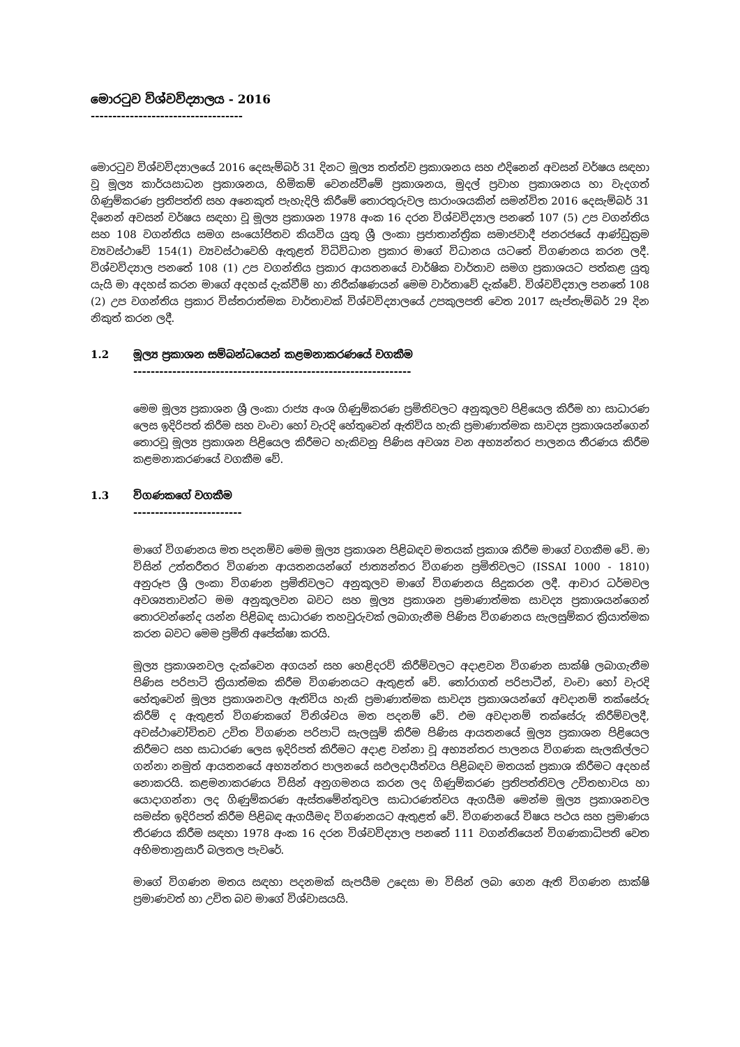මොරටුව විශ්වවිද්‍යාලය - 2016
-----------------------------------
මොරටුව විශ්වවිද්‍යාලයේ 2016 දෙසැම්බර් 31 දිනට මූල්‍ය තත්ත්ව ප්‍රකාශනය සහ එදිනෙන් අවසන් වර්ෂය සඳහා වූ මූල්‍ය කාර්යසාධන ප්‍රකාශනය, හිමිකම් වෙනස්වීමේ ප්‍රකාශනය, මුදල් ප්‍රවාහ ප්‍රකාශනය හා වැදගත් ගිණුම්කරණ ප්‍රතිපත්ති සහ අනෙකුත් පැහැදිලි කිරීමේ තොරතුරුවල සාරාංශයකින් සමන්විත 2016 දෙසැම්බර් 31 දිනෙන් අවසන් වර්ෂය සඳහා වූ මූල්‍ය ප්‍රකාශන 1978 අංක 16 දරන විශ්වවිද්‍යාල පනතේ 107 (5) උප වගන්තිය සහ 108 වගන්තිය සමග සංයෝජිතව කියවිය යුතු ශ්‍රී ලංකා ප්‍රජාතාන්ත්‍රික සමාජවාදී ජනරජයේ ආණ්ඩුක්‍රම ව්‍යවස්ථාවේ 154(1) ව්‍යවස්ථාවෙහි ඇතුළත් විධිවිධාන ප්‍රකාර මාගේ විධානය යටතේ විගණනය කරන ලදී. විශ්වවිද්‍යාල පනතේ 108 (1) උප වගන්තිය ප්‍රකාර ආයතනයේ වාර්ෂික වාර්තාව සමග ප්‍රකාශයට පත්කළ යුතු යැයි මා අදහස් කරන මාගේ අදහස් දැක්වීම් හා නිරීක්ෂණයන් මෙම වාර්තාවේ දැක්වේ. විශ්වවිද්‍යාල පනතේ 108 (2) උප වගන්තිය ප්‍රකාර විස්තරාත්මක වාර්තාවක් විශ්වවිද්‍යාලයේ උපකුලපති වෙත 2017 සැප්තැම්බර් 29 දින නිකුත් කරන ලදී.
1.2 මූල්‍ය ප්‍රකාශන සම්බන්ධයෙන් කළමනාකරණයේ වගකීම
----------------------------------------------------------------
මෙම මූල්‍ය ප්‍රකාශන ශ්‍රී ලංකා රාජ්‍ය අංශ ගිණුම්කරණ ප්‍රමිතිවලට අනුකූලව පිළියෙල කිරීම හා සාධාරණ ලෙස ඉදිරිපත් කිරීම සහ වංචා හෝ වැරදි හේතුවෙන් ඇතිවිය හැකි ප්‍රමාණාත්මක සාවද්‍ය ප්‍රකාශයන්ගෙන් තොරවූ මූල්‍ය ප්‍රකාශන පිළියෙල කිරීමට හැකිවනු පිණිස අවශ්‍ය වන අභ්‍යන්තර පාලනය තීරණය කිරීම කළමනාකරණයේ වගකීම වේ.
1.3 විගණකගේ වගකීම
-------------------------
මාගේ විගණනය මත පදනම්ව මෙම මූල්‍ය ප්‍රකාශන පිළිබඳව මතයක් ප්‍රකාශ කිරීම මාගේ වගකීම වේ. මා විසින් උත්තරීතර විගණන ආයතනයන්ගේ ජාත්‍යන්තර විගණන ප්‍රමිතිවලට (ISSAI 1000 - 1810) අනුරූප ශ්‍රී ලංකා විගණන ප්‍රමිතිවලට අනුකූලව මාගේ විගණනය සිදුකරන ලදී. ආචාර ධර්මවල අවශ්‍යතාවන්ට මම අනුකූලවන බවට සහ මූල්‍ය ප්‍රකාශන ප්‍රමාණාත්මක සාවද්‍ය ප්‍රකාශයන්ගෙන් තොරවන්නේද යන්න පිළිබඳ සාධාරණ තහවුරුවක් ලබාගැනීම පිණිස විගණනය සැලසුම්කර ක්‍රියාත්මක කරන බවට මෙම ප්‍රමිති අපේක්ෂා කරයි.
මූල්‍ය ප්‍රකාශනවල දැක්වෙන අගයන් සහ හෙළිදරව් කිරීම්වලට අදාළවන විගණන සාක්ෂි ලබාගැනීම පිණිස පරිපාටි ක්‍රියාත්මක කිරීම විගණනයට ඇතුළත් වේ. තෝරාගත් පරිපාටීන්, වංචා හෝ වැරදි හේතුවෙන් මූල්‍ය ප්‍රකාශනවල ඇතිවිය හැකි ප්‍රමාණාත්මක සාවද්‍ය ප්‍රකාශයන්ගේ අවදානම් තක්සේරු කිරීම් ද ඇතුළත් විගණකගේ විනිශ්චය මත පදනම් වේ. එම අවදානම් තක්සේරු කිරීම්වලදී, අවස්ථාවෝචිතව උචිත විගණන පරිපාටි සැලසුම් කිරීම පිණිස ආයතනයේ මූල්‍ය ප්‍රකාශන පිළියෙල කිරීමට සහ සාධාරණ ලෙස ඉදිරිපත් කිරීමට අදාළ වන්නා වූ අභ්‍යන්තර පාලනය විගණක සැලකිල්ලට ගන්නා නමුත් ආයතනයේ අභ්‍යන්තර පාලනයේ සඵලදායීත්වය පිළිබඳව මතයක් ප්‍රකාශ කිරීමට අදහස් නොකරයි. කළමනාකරණය විසින් අනුගමනය කරන ලද ගිණුම්කරණ ප්‍රතිපත්තිවල උචිතභාවය හා යොදාගන්නා ලද ගිණුම්කරණ ඇස්තමේන්තුවල සාධාරණත්වය ඇගයීම මෙන්ම මූල්‍ය ප්‍රකාශනවල සමස්ත ඉදිරිපත් කිරීම පිළිබඳ ඇගයීමද විගණනයට ඇතුළත් වේ. විගණනයේ විෂය පථය සහ ප්‍රමාණය තීරණය කිරීම සඳහා 1978 අංක 16 දරන විශ්වවිද්‍යාල පනතේ 111 වගන්තියෙන් විගණකාධිපති වෙත අභිමතානුසාරී බලතල පැවරේ.
මාගේ විගණන මතය සඳහා පදනමක් සැපයීම උදෙසා මා විසින් ලබා ගෙන ඇති විගණන සාක්ෂි ප්‍රමාණවත් හා උචිත බව මාගේ විශ්වාසයයි.